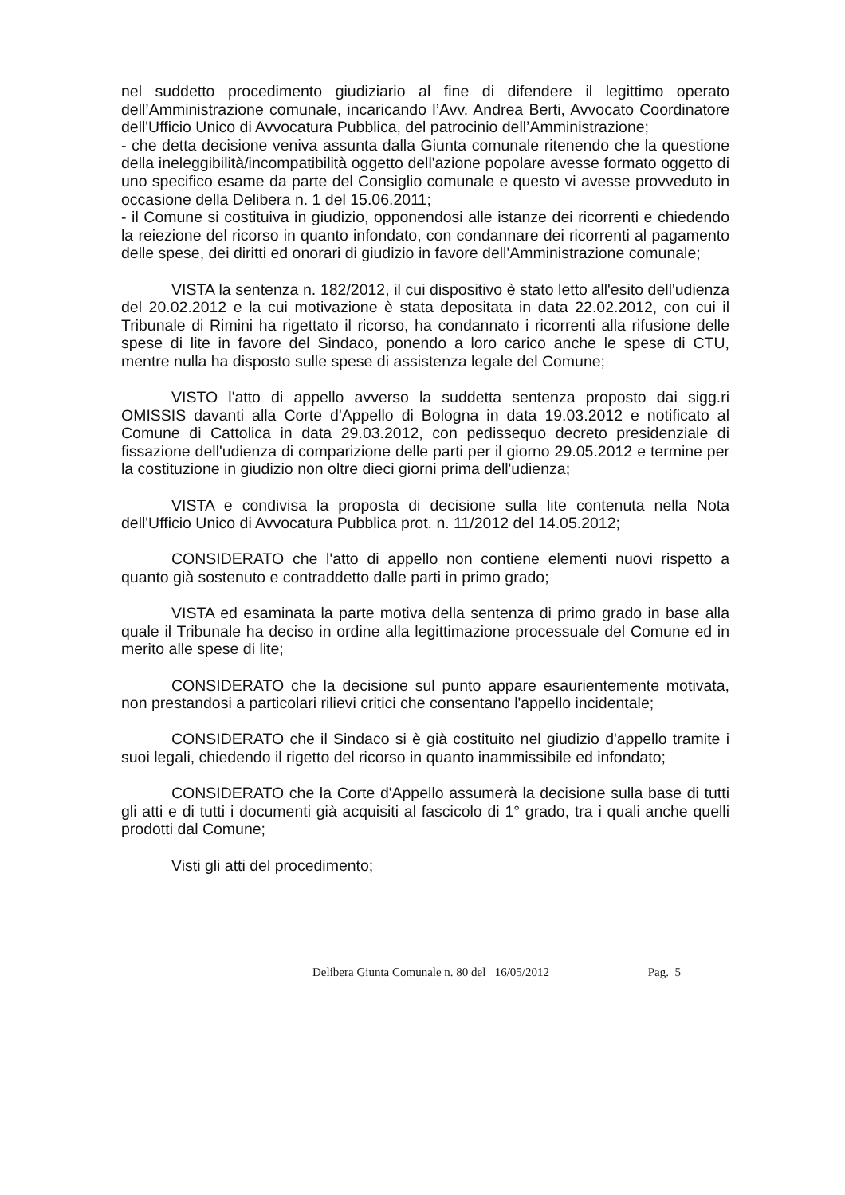nel suddetto procedimento giudiziario al fine di difendere il legittimo operato dell’Amministrazione comunale, incaricando l’Avv. Andrea Berti, Avvocato Coordinatore dell'Ufficio Unico di Avvocatura Pubblica, del patrocinio dell’Amministrazione;
- che detta decisione veniva assunta dalla Giunta comunale ritenendo che la questione della ineleggibilità/incompatibilità oggetto dell'azione popolare avesse formato oggetto di uno specifico esame da parte del Consiglio comunale e questo vi avesse provveduto in occasione della Delibera n. 1 del 15.06.2011;
- il Comune si costituiva in giudizio, opponendosi alle istanze dei ricorrenti e chiedendo la reiezione del ricorso in quanto infondato, con condannare dei ricorrenti al pagamento delle spese, dei diritti ed onorari di giudizio in favore dell'Amministrazione comunale;
VISTA la sentenza n. 182/2012, il cui dispositivo è stato letto all'esito dell'udienza del 20.02.2012 e la cui motivazione è stata depositata in data 22.02.2012, con cui il Tribunale di Rimini ha rigettato il ricorso, ha condannato i ricorrenti alla rifusione delle spese di lite in favore del Sindaco, ponendo a loro carico anche le spese di CTU, mentre nulla ha disposto sulle spese di assistenza legale del Comune;
VISTO l'atto di appello avverso la suddetta sentenza proposto dai sigg.ri OMISSIS davanti alla Corte d'Appello di Bologna in data 19.03.2012 e notificato al Comune di Cattolica in data 29.03.2012, con pedissequo decreto presidenziale di fissazione dell'udienza di comparizione delle parti per il giorno 29.05.2012 e termine per la costituzione in giudizio non oltre dieci giorni prima dell'udienza;
VISTA e condivisa la proposta di decisione sulla lite contenuta nella Nota dell'Ufficio Unico di Avvocatura Pubblica prot. n. 11/2012 del 14.05.2012;
CONSIDERATO che l'atto di appello non contiene elementi nuovi rispetto a quanto già sostenuto e contraddetto dalle parti in primo grado;
VISTA ed esaminata la parte motiva della sentenza di primo grado in base alla quale il Tribunale ha deciso in ordine alla legittimazione processuale del Comune ed in merito alle spese di lite;
CONSIDERATO che la decisione sul punto appare esaurientemente motivata, non prestandosi a particolari rilievi critici che consentano l'appello incidentale;
CONSIDERATO che il Sindaco si è già costituito nel giudizio d'appello tramite i suoi legali, chiedendo il rigetto del ricorso in quanto inammissibile ed infondato;
CONSIDERATO che la Corte d'Appello assumerà la decisione sulla base di tutti gli atti e di tutti i documenti già acquisiti al fascicolo di 1° grado, tra i quali anche quelli prodotti dal Comune;
Visti gli atti del procedimento;
Delibera Giunta Comunale n. 80 del 16/05/2012 Pag. 5